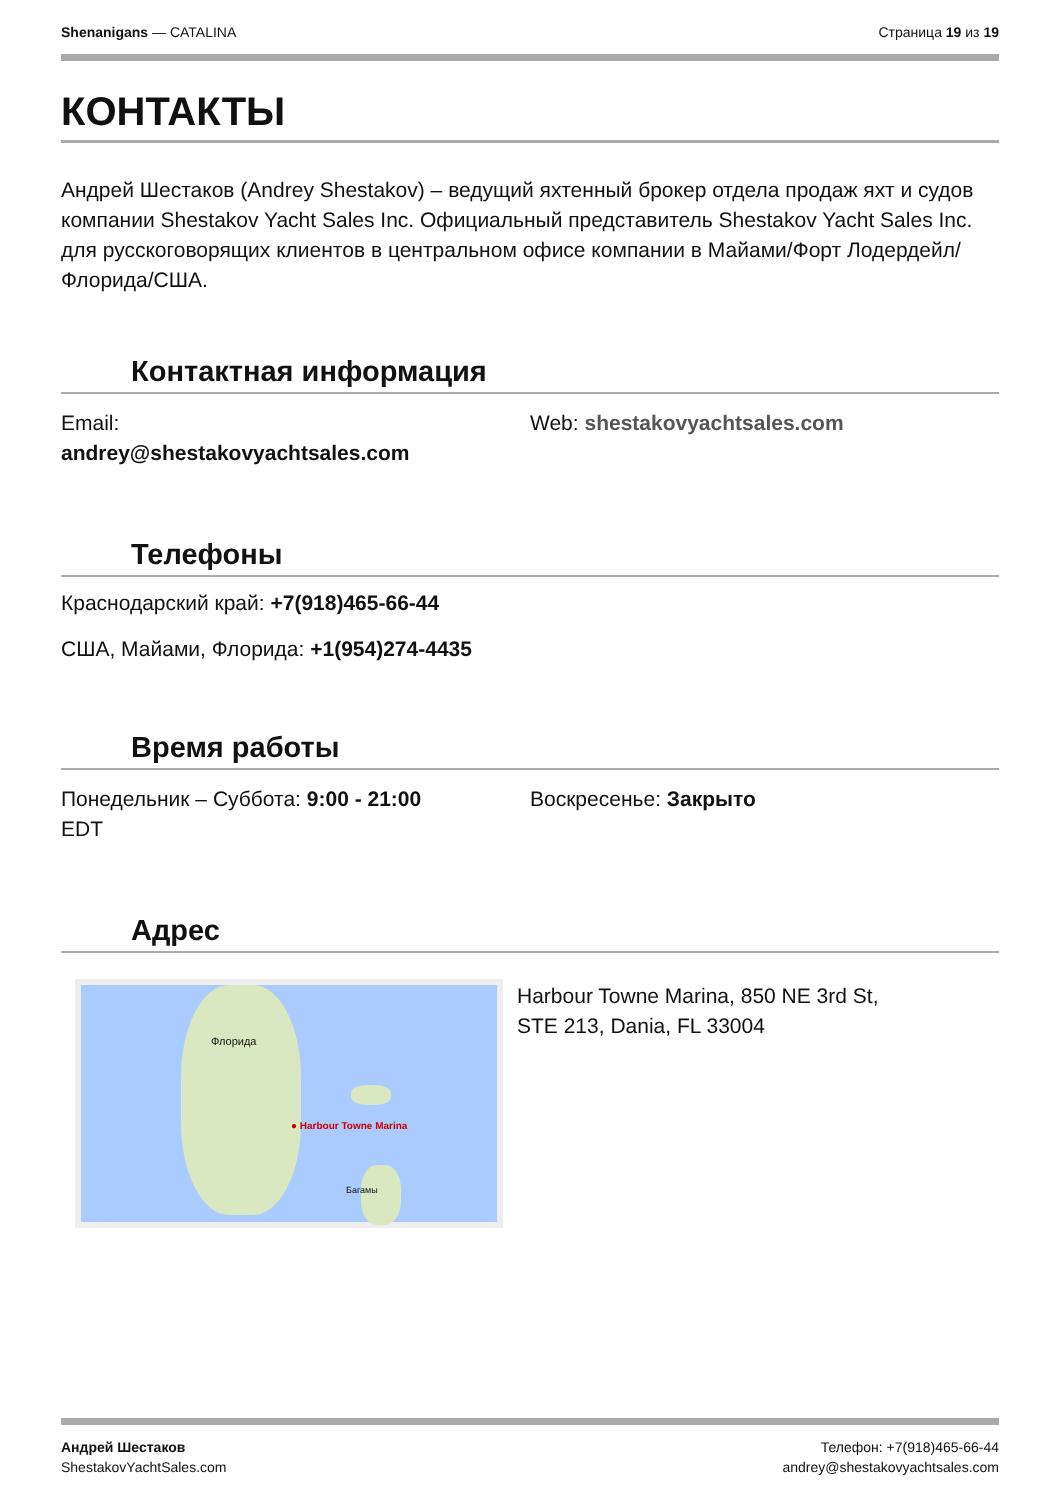Shenanigans — CATALINA Страница 19 из 19
КОНТАКТЫ
Андрей Шестаков (Andrey Shestakov) – ведущий яхтенный брокер отдела продаж яхт и судов компании Shestakov Yacht Sales Inc. Официальный представитель Shestakov Yacht Sales Inc. для русскоговорящих клиентов в центральном офисе компании в Майами/Форт Лодердейл/Флорида/США.
Контактная информация
Email:
andrey@shestakovyachtsales.com
Web: shestakovyachtsales.com
Телефоны
Краснодарский край: +7(918)465-66-44
США, Майами, Флорида: +1(954)274-4435
Время работы
Понедельник – Суббота: 9:00 - 21:00
EDT
Воскресенье: Закрыто
Адрес
● Harbour Towne Marina
Флорида
Багамы
Harbour Towne Marina, 850 NE 3rd St,
STE 213, Dania, FL 33004
Андрей Шестаков
ShestakovYachtSales.com
Телефон: +7(918)465-66-44
andrey@shestakovyachtsales.com